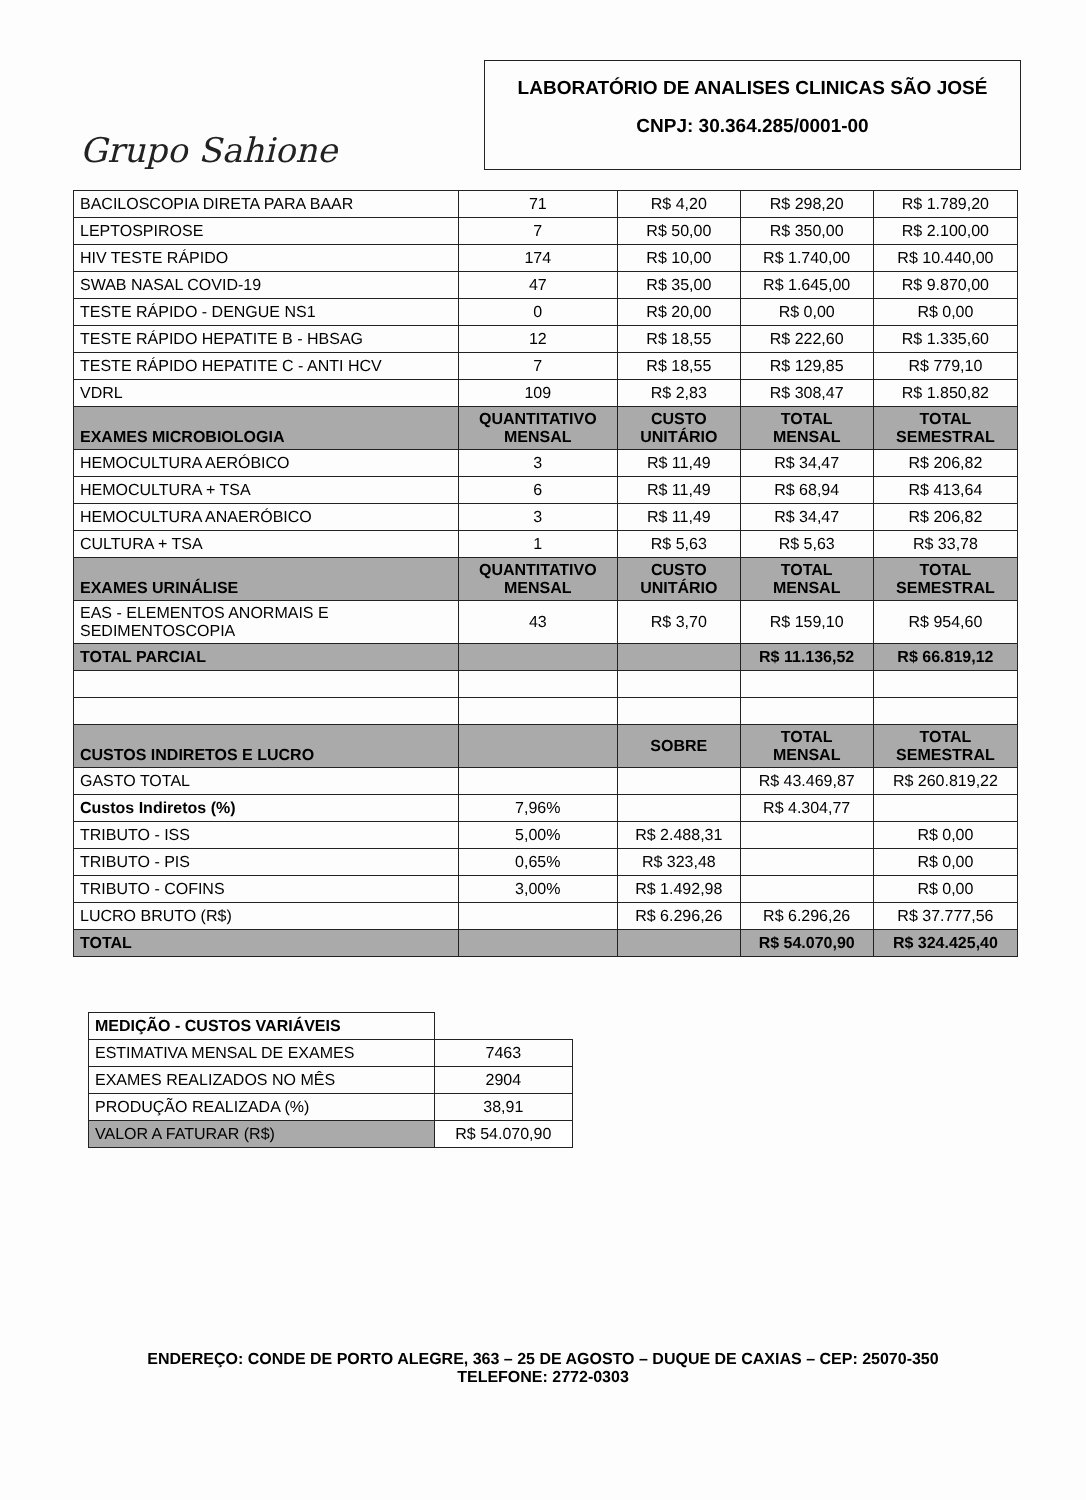Grupo Sahione
LABORATÓRIO DE ANALISES CLINICAS SÃO JOSÉ
CNPJ: 30.364.285/0001-00
| BACILOSCOPIA DIRETA PARA BAAR | 71 | R$ 4,20 | R$ 298,20 | R$ 1.789,20 |
| LEPTOSPIROSE | 7 | R$ 50,00 | R$ 350,00 | R$ 2.100,00 |
| HIV TESTE RÁPIDO | 174 | R$ 10,00 | R$ 1.740,00 | R$ 10.440,00 |
| SWAB NASAL COVID-19 | 47 | R$ 35,00 | R$ 1.645,00 | R$ 9.870,00 |
| TESTE RÁPIDO - DENGUE NS1 | 0 | R$ 20,00 | R$ 0,00 | R$ 0,00 |
| TESTE RÁPIDO HEPATITE B - HBSAG | 12 | R$ 18,55 | R$ 222,60 | R$ 1.335,60 |
| TESTE RÁPIDO HEPATITE C - ANTI HCV | 7 | R$ 18,55 | R$ 129,85 | R$ 779,10 |
| VDRL | 109 | R$ 2,83 | R$ 308,47 | R$ 1.850,82 |
| EXAMES MICROBIOLOGIA | QUANTITATIVO MENSAL | CUSTO UNITÁRIO | TOTAL MENSAL | TOTAL SEMESTRAL |
| HEMOCULTURA AERÓBICO | 3 | R$ 11,49 | R$ 34,47 | R$ 206,82 |
| HEMOCULTURA + TSA | 6 | R$ 11,49 | R$ 68,94 | R$ 413,64 |
| HEMOCULTURA ANAERÓBICO | 3 | R$ 11,49 | R$ 34,47 | R$ 206,82 |
| CULTURA + TSA | 1 | R$ 5,63 | R$ 5,63 | R$ 33,78 |
| EXAMES URINÁLISE | QUANTITATIVO MENSAL | CUSTO UNITÁRIO | TOTAL MENSAL | TOTAL SEMESTRAL |
| EAS - ELEMENTOS ANORMAIS E SEDIMENTOSCOPIA | 43 | R$ 3,70 | R$ 159,10 | R$ 954,60 |
| TOTAL PARCIAL | | | R$ 11.136,52 | R$ 66.819,12 |
| CUSTOS INDIRETOS E LUCRO | | SOBRE | TOTAL MENSAL | TOTAL SEMESTRAL |
| GASTO TOTAL | | | R$ 43.469,87 | R$ 260.819,22 |
| Custos Indiretos (%) | 7,96% | | R$ 4.304,77 | |
| TRIBUTO - ISS | 5,00% | R$ 2.488,31 | | R$ 0,00 |
| TRIBUTO - PIS | 0,65% | R$ 323,48 | | R$ 0,00 |
| TRIBUTO - COFINS | 3,00% | R$ 1.492,98 | | R$ 0,00 |
| LUCRO BRUTO (R$) | | R$ 6.296,26 | R$ 6.296,26 | R$ 37.777,56 |
| TOTAL | | | R$ 54.070,90 | R$ 324.425,40 |
| MEDIÇÃO - CUSTOS VARIÁVEIS | |
| ESTIMATIVA MENSAL DE EXAMES | 7463 |
| EXAMES REALIZADOS NO MÊS | 2904 |
| PRODUÇÃO REALIZADA (%) | 38,91 |
| VALOR A FATURAR (R$) | R$ 54.070,90 |
ENDEREÇO: CONDE DE PORTO ALEGRE, 363 – 25 DE AGOSTO – DUQUE DE CAXIAS – CEP: 25070-350
TELEFONE: 2772-0303